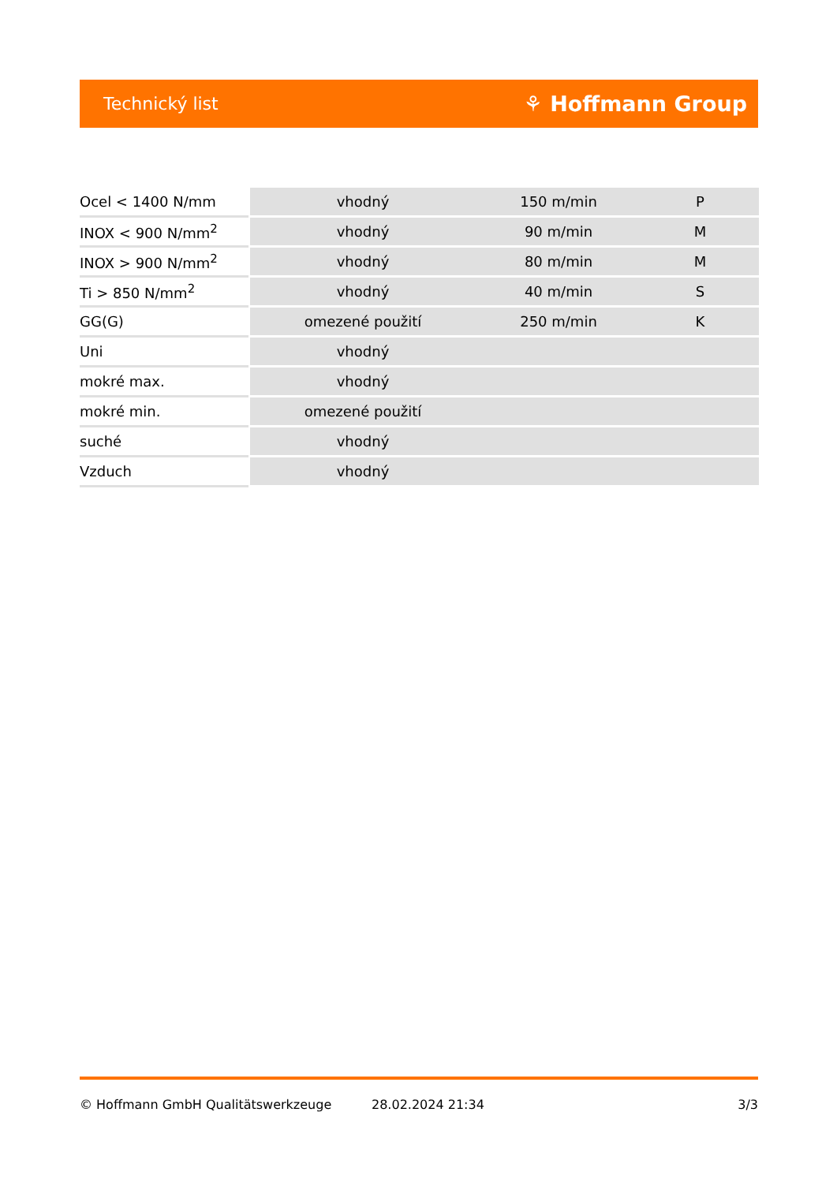Technický list ⚘ Hoffmann Group
| Ocel < 1400 N/mm | vhodný | 150 m/min | P |
| INOX < 900 N/mm<sup>2</sup> | vhodný | 90 m/min | M |
| INOX > 900 N/mm<sup>2</sup> | vhodný | 80 m/min | M |
| Ti > 850 N/mm<sup>2</sup> | vhodný | 40 m/min | S |
| GG(G) | omezené použití | 250 m/min | K |
| Uni | vhodný | | |
| mokré max. | vhodný | | |
| mokré min. | omezené použití | | |
| suché | vhodný | | |
| Vzduch | vhodný | | |
© Hoffmann GmbH Qualitätswerkzeuge 28.02.2024 21:34 3/3